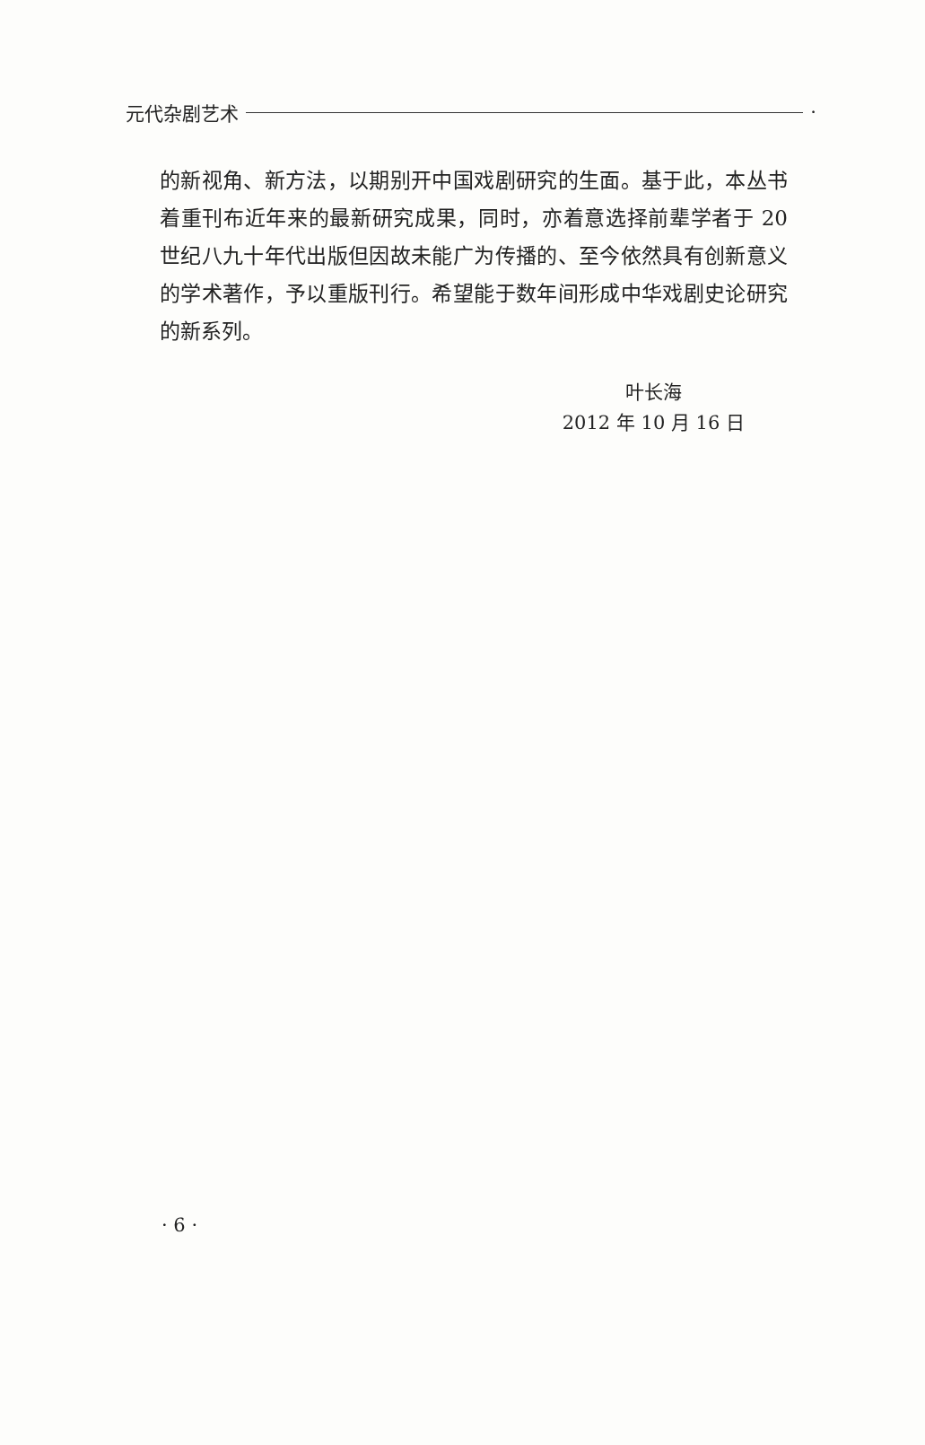元代杂剧艺术 ·
的新视角、新方法，以期别开中国戏剧研究的生面。基于此，本丛书着重刊布近年来的最新研究成果，同时，亦着意选择前辈学者于 20 世纪八九十年代出版但因故未能广为传播的、至今依然具有创新意义的学术著作，予以重版刊行。希望能于数年间形成中华戏剧史论研究的新系列。
叶长海
2012 年 10 月 16 日
· 6 ·